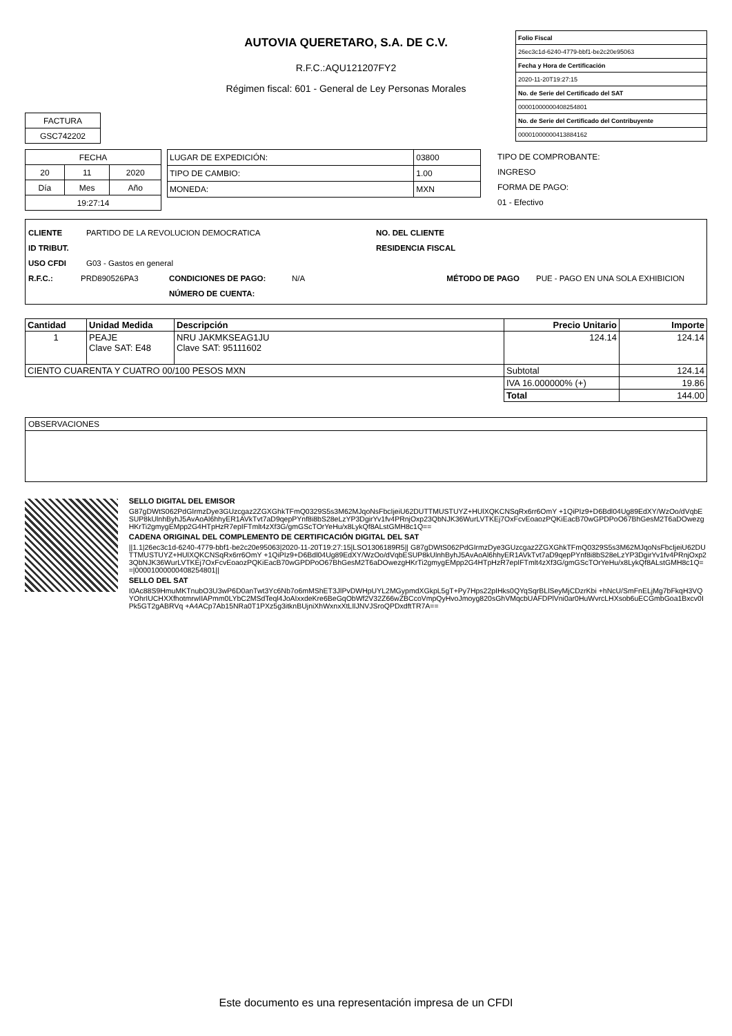AUTOVIA QUERETARO, S.A. DE C.V.
R.F.C.:AQU121207FY2
Régimen fiscal: 601 - General de Ley Personas Morales
| Folio Fiscal |
| 26ec3c1d-6240-4779-bbf1-be2c20e95063 |
| Fecha y Hora de Certificación |
| 2020-11-20T19:27:15 |
| No. de Serie del Certificado del SAT |
| 00001000000408254801 |
| No. de Serie del Certificado del Contribuyente |
| 00001000000413884162 |
| FACTURA |
| GSC742202 |
| FECHA | | |
| 20 | 11 | 2020 |
| Día | Mes | Año |
| 19:27:14 | | |
| LUGAR DE EXPEDICIÓN: | 03800 |
| TIPO DE CAMBIO: | 1.00 |
| MONEDA: | MXN |
TIPO DE COMPROBANTE:
INGRESO
FORMA DE PAGO:
01 - Efectivo
CLIENTE PARTIDO DE LA REVOLUCION DEMOCRATICA NO. DEL CLIENTE
ID TRIBUT. RESIDENCIA FISCAL
USO CFDI G03 - Gastos en general
R.F.C.: PRD890526PA3 CONDICIONES DE PAGO: N/A MÉTODO DE PAGO PUE - PAGO EN UNA SOLA EXHIBICION
NÚMERO DE CUENTA:
| Cantidad | Unidad Medida | Descripción | Precio Unitario | Importe |
| --- | --- | --- | --- | --- |
| 1 | PEAJE Clave SAT: E48 | NRU JAKMKSEAG1JU Clave SAT: 95111602 | 124.14 | 124.14 |
| CIENTO CUARENTA Y CUATRO 00/100 PESOS MXN | | | Subtotal | 124.14 |
| | | | IVA 16.000000% (+) | 19.86 |
| | | | Total | 144.00 |
OBSERVACIONES
SELLO DIGITAL DEL EMISOR
G87gDWtS062PdGIrmzDye3GUzcgaz2ZGXGhkTFmQ0329S5s3M62MJqoNsFbcIjeiU62DUTTMUSTUYZ+HUlXQKCNSqRx6rr6OmY +1QiPIz9+D6Bdl04Ug89EdXY/WzOo/dVqbESUP8kUlnhByhJ5AvAoAl6hhyER1AVkTvt7aD9qepPYnf8i8bS28eLzYP3DgirYv1fv4PRnjOxp23QbNJK36WurLVTKEj7OxFcvEoaozPQKiEacB70wGPDPoO67BhGesM2T6aDOwezgHKrTi2gmygEMpp2G4HTpHzR7epIFTmlt4zXf3G/gmGScTOrYeHu/x8LykQf8ALstGMH8c1Q==
CADENA ORIGINAL DEL COMPLEMENTO DE CERTIFICACIÓN DIGITAL DEL SAT
||1.1|26ec3c1d-6240-4779-bbf1-be2c20e95063|2020-11-20T19:27:15|LSO1306189R5|| G87gDWtS062PdGIrmzDye3GUzcgaz2ZGXGhkTFmQ0329S5s3M62MJqoNsFbcIjeiU62DUTTMUSTUYZ+HUlXQKCNSqRx6rr6OmY +1QiPIz9+D6Bdl04Ug89EdXY/WzOo/dVqbESUP8kUlnhByhJ5AvAoAl6hhyER1AVkTvt7aD9qepPYnf8i8bS28eLzYP3DgirYv1fv4PRnjOxp23QbNJK36WurLVTKEj7OxFcvEoaozPQKiEacB70wGPDPoO67BhGesM2T6aDOwezgHKrTi2gmygEMpp2G4HTpHzR7epIFTmlt4zXf3G/gmGScTOrYeHu/x8LykQf8ALstGMH8c1Q==|00001000000408254801||
SELLO DEL SAT
I0Ac88S9HmuMKTnubO3U3wP6D0anTwt3Yc6Nb7o6mMShET3JlPvDWHpUYL2MGypmdXGkpL5gT+Py7Hps22pIHks0QYqSqrBLlSeyMjCDzrKbi +hNcU/SmFnELjMg7bFkqH3VQYOhrIUCHXXfhotmrwIIAPmm0LYbC2MSdTeql4JoAIxxdeKre6BeGqObWf2V32Z66wZBCcoVmpQyHvoJmoyg820sGhVMqcbUAFDPlVni0ar0HuWvrcLHXsob6uECGmbGoa1Bxcv0IPk5GT2gABRVq +A4ACp7Ab15NRa0T1PXz5g3itknBUjniXhWxnxXtLIlJNVJSroQPDxdftTR7A==
Este documento es una representación impresa de un CFDI